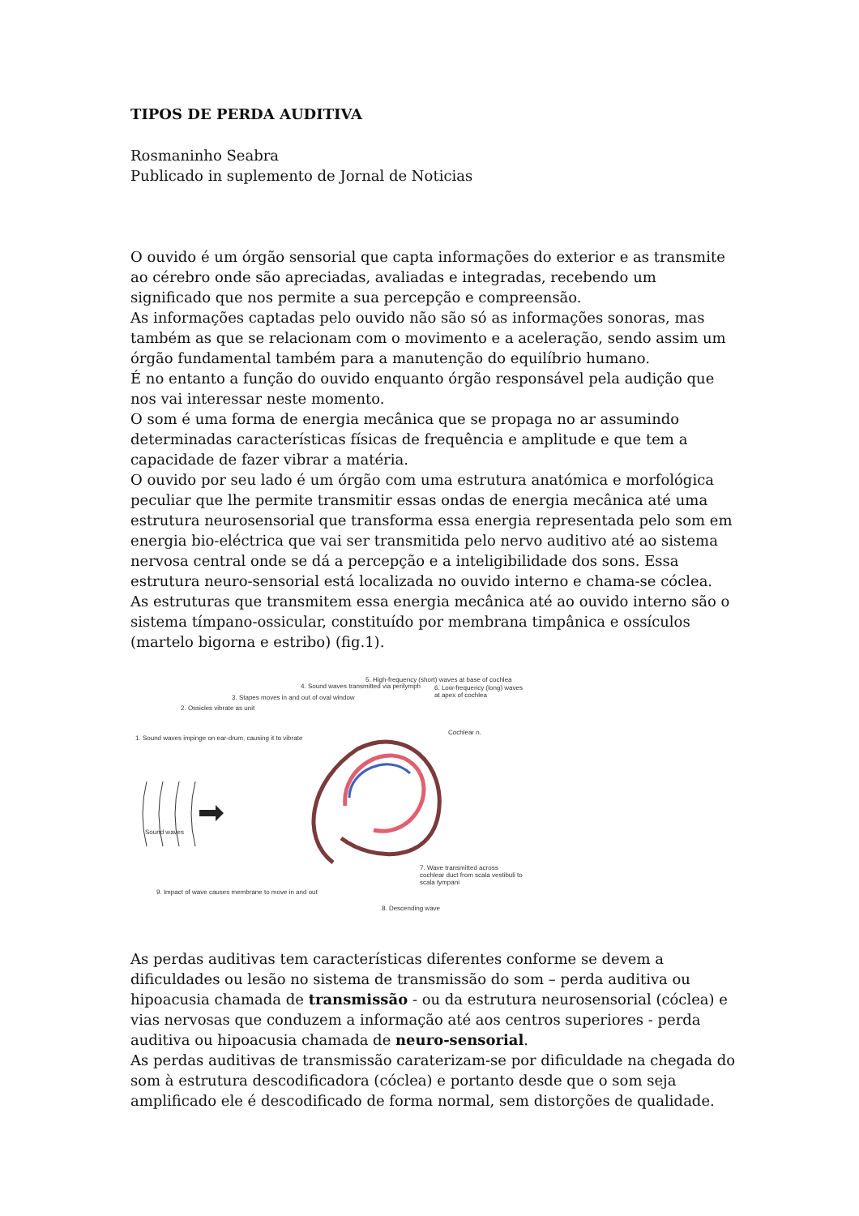TIPOS DE PERDA AUDITIVA
Rosmaninho Seabra
Publicado in suplemento de Jornal de Noticias
O ouvido é um órgão sensorial que capta informações do exterior e as transmite ao cérebro onde são apreciadas, avaliadas e integradas, recebendo um significado que nos permite a sua percepção e compreensão.
As informações captadas pelo ouvido não são só as informações sonoras, mas também as que se relacionam com o movimento e a aceleração, sendo assim um órgão fundamental também para a manutenção do equilíbrio humano.
É no entanto a função do ouvido enquanto órgão responsável pela audição que nos vai interessar neste momento.
O som é uma forma de energia mecânica que se propaga no ar assumindo determinadas características físicas de frequência e amplitude e que tem a capacidade de fazer vibrar a matéria.
O ouvido por seu lado é um órgão com uma estrutura anatómica e morfológica peculiar que lhe permite transmitir essas ondas de energia mecânica até uma estrutura neurosensorial que transforma essa energia representada pelo som em energia bio-eléctrica que vai ser transmitida pelo nervo auditivo até ao sistema nervosa central onde se dá a percepção e a inteligibilidade dos sons. Essa estrutura neuro-sensorial está localizada no ouvido interno e chama-se cóclea.
As estruturas que transmitem essa energia mecânica até ao ouvido interno são o sistema tímpano-ossicular, constituído por membrana timpânica e ossículos (martelo bigorna e estribo) (fig.1).
4. Sound waves transmitted via perilymph
5. High-frequency (short) waves at base of cochlea
6. Low-frequency (long) waves at apex of cochlea
3. Stapes moves in and out of oval window
2. Ossicles vibrate as unit
Cochlear n.
1. Sound waves impinge on ear-drum, causing it to vibrate
Sound waves
7. Wave transmitted across cochlear duct from scala vestibuli to scala tympani
9. Impact of wave causes membrane to move in and out
8. Descending wave
As perdas auditivas tem características diferentes conforme se devem a dificuldades ou lesão no sistema de transmissão do som – perda auditiva ou hipoacusia chamada de transmissão - ou da estrutura neurosensorial (cóclea) e vias nervosas que conduzem a informação até aos centros superiores - perda auditiva ou hipoacusia chamada de neuro-sensorial.
As perdas auditivas de transmissão caraterizam-se por dificuldade na chegada do som à estrutura descodificadora (cóclea) e portanto desde que o som seja amplificado ele é descodificado de forma normal, sem distorções de qualidade.